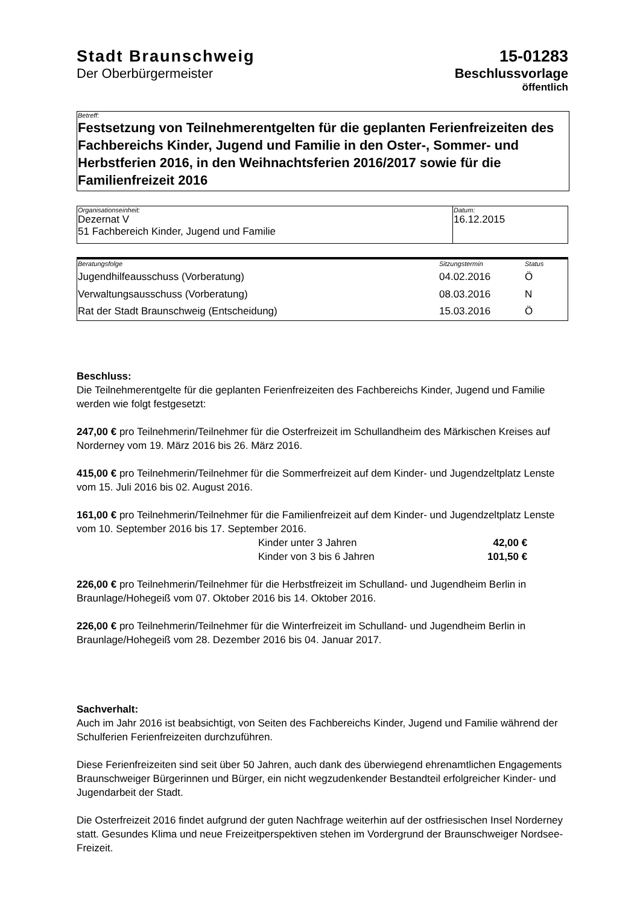Stadt Braunschweig
Der Oberbürgermeister
15-01283
Beschlussvorlage
öffentlich
Betreff:
Festsetzung von Teilnehmerentgelten für die geplanten Ferienfreizeiten des Fachbereichs Kinder, Jugend und Familie in den Oster-, Sommer- und Herbstferien 2016, in den Weihnachtsferien 2016/2017 sowie für die Familienfreizeit 2016
| Organisationseinheit: Dezernat V 51 Fachbereich Kinder, Jugend und Familie | Datum: 16.12.2015 |
| Beratungsfolge | Sitzungstermin | Status |
| --- | --- | --- |
| Jugendhilfeausschuss (Vorberatung) | 04.02.2016 | Ö |
| Verwaltungsausschuss (Vorberatung) | 08.03.2016 | N |
| Rat der Stadt Braunschweig (Entscheidung) | 15.03.2016 | Ö |
Beschluss:
Die Teilnehmerentgelte für die geplanten Ferienfreizeiten des Fachbereichs Kinder, Jugend und Familie werden wie folgt festgesetzt:
247,00 € pro Teilnehmerin/Teilnehmer für die Osterfreizeit im Schullandheim des Märkischen Kreises auf Norderney vom 19. März 2016 bis 26. März 2016.
415,00 € pro Teilnehmerin/Teilnehmer für die Sommerfreizeit auf dem Kinder- und Jugendzeltplatz Lenste vom 15. Juli 2016 bis 02. August 2016.
161,00 € pro Teilnehmerin/Teilnehmer für die Familienfreizeit auf dem Kinder- und Jugendzeltplatz Lenste vom 10. September 2016 bis 17. September 2016.
| Kinder unter 3 Jahren | 42,00 € |
| Kinder von 3 bis 6 Jahren | 101,50 € |
226,00 € pro Teilnehmerin/Teilnehmer für die Herbstfreizeit im Schulland- und Jugendheim Berlin in Braunlage/Hohegeiß vom 07. Oktober 2016 bis 14. Oktober 2016.
226,00 € pro Teilnehmerin/Teilnehmer für die Winterfreizeit im Schulland- und Jugendheim Berlin in Braunlage/Hohegeiß vom 28. Dezember 2016 bis 04. Januar 2017.
Sachverhalt:
Auch im Jahr 2016 ist beabsichtigt, von Seiten des Fachbereichs Kinder, Jugend und Familie während der Schulferien Ferienfreizeiten durchzuführen.
Diese Ferienfreizeiten sind seit über 50 Jahren, auch dank des überwiegend ehrenamtlichen Engagements Braunschweiger Bürgerinnen und Bürger, ein nicht wegzudenkender Bestandteil erfolgreicher Kinder- und Jugendarbeit der Stadt.
Die Osterfreizeit 2016 findet aufgrund der guten Nachfrage weiterhin auf der ostfriesischen Insel Norderney statt. Gesundes Klima und neue Freizeitperspektiven stehen im Vordergrund der Braunschweiger Nordsee-Freizeit.